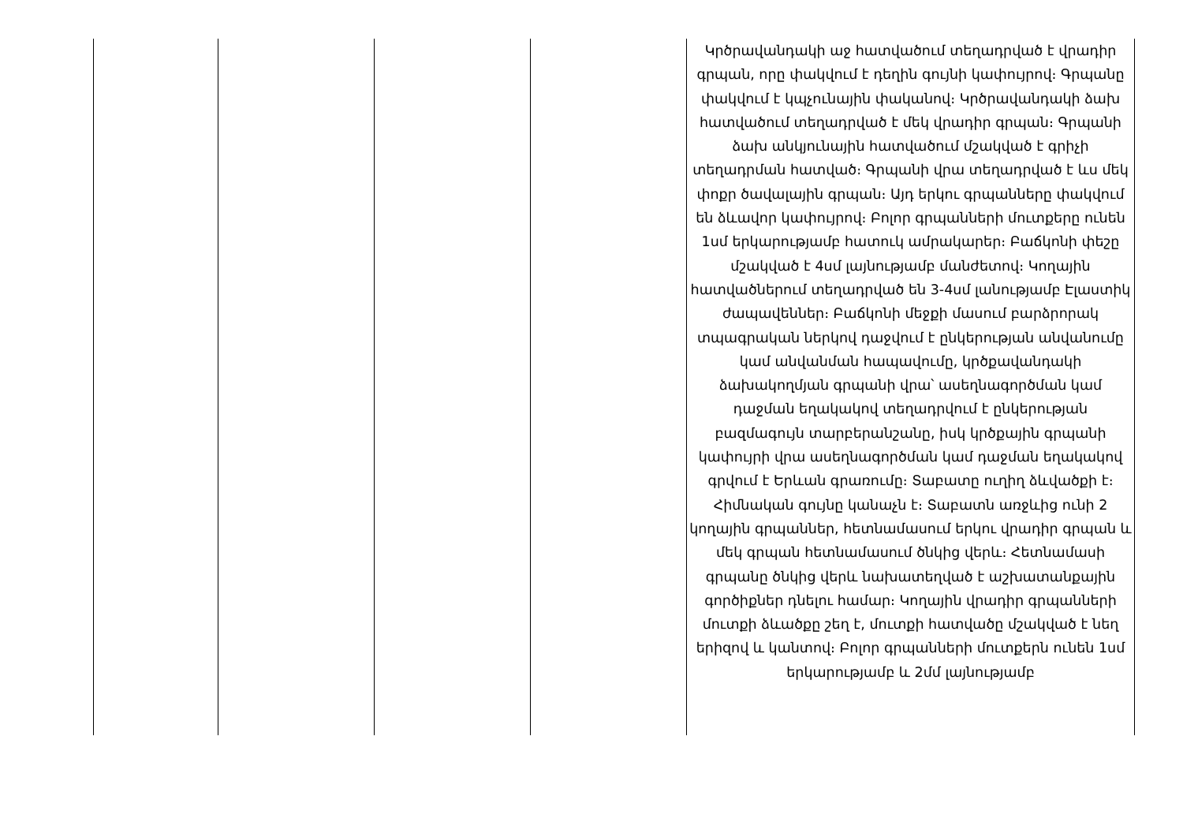| | | | | Կրծրավանդակի աջ հատվածում տեղադրված է վրադիր գրպան, որը փակվում է դեղին գույնի կափույրով։ Գրպանը փակվում է կպչունային փականով։ Կրծրավանդակի ձախ հատվածում տեղադրված է մեկ վրադիր գրպան։ Գրպանի ձախ անկյունային հատվածում մշակված է գրիչի տեղադրման հատված։ Գրպանի վրա տեղադրված է ևս մեկ փոքր ծավալային գրպան։ Այդ երկու գրպանները փակվում են ձևավոր կափույրով։ Բոլոր գրպանների մուտքերը ունեն 1սմ երկարությամբ հատուկ ամրակարեր։ Բաճկոնի փեշը մշակված է 4սմ լայնությամբ մանժետով։ Կողային հատվածներում տեղադրված են 3-4սմ լանությամբ Էլաստիկ ժապավեններ։ Բաճկոնի մեջքի մասում բարձրորակ տպագրական ներկով դաջվում է ընկերության անվանումը կամ անվանման հապավումը, կրծքավանդակի ձախակողմյան գրպանի վրա՝ ասեղնագործման կամ դաջման եղակակով տեղադրվում է ընկերության բազմագույն տարբերանշանը, իսկ կրծքային գրպանի կափույրի վրա ասեղնագործման կամ դաջման եղակակով գրվում է Երևան գրառումը։ Տաբատը ուղիղ ձևվածքի է։ Հիմնական գույնը կանաչն է։ Տաբատն առջևից ունի 2 կողային գրպաններ, հետնամասում երկու վրադիր գրպան և մեկ գրպան հետնամասում ծնկից վերև։ Հետնամասի գրպանը ծնկից վերև նախատեղված է աշխատանքային գործիքներ դնելու համար։ Կողային վրադիր գրպանների մուտքի ձևածքը շեղ է, մուտքի հատվածը մշակված է նեղ երիզով և կանտով։ Բոլոր գրպանների մուտքերն ունեն 1սմ երկարությամբ և 2մմ լայնությամբ |